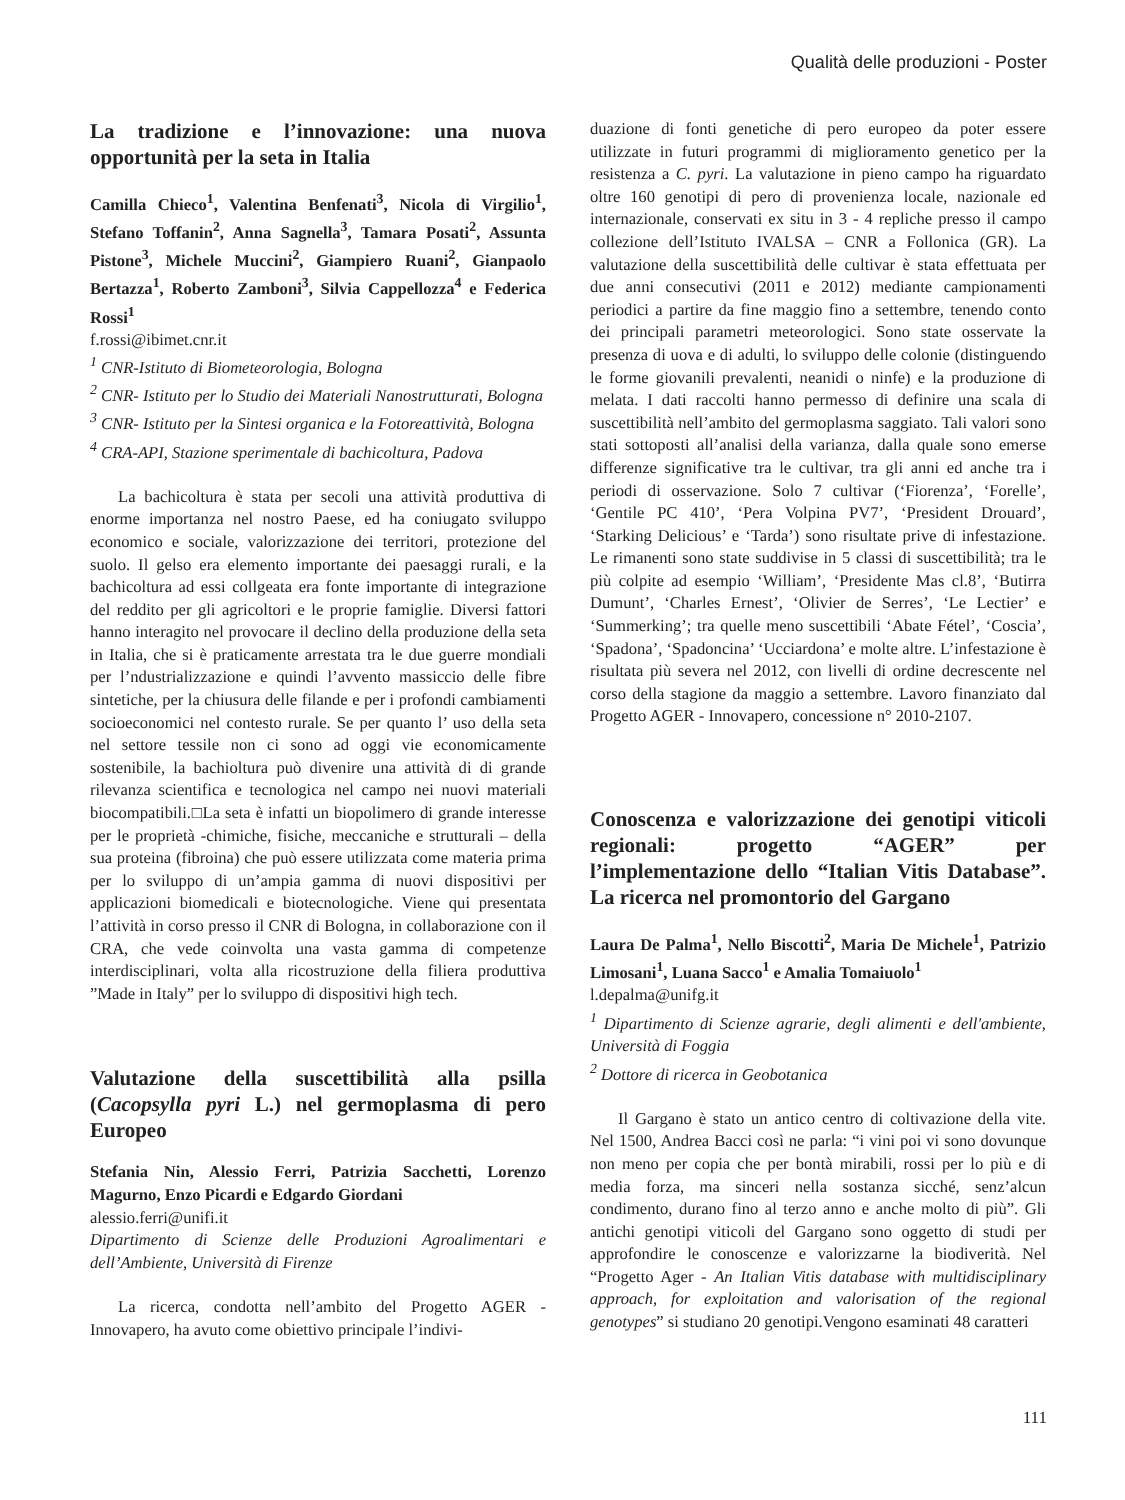Qualità delle produzioni - Poster
La tradizione e l’innovazione: una nuova opportunità per la seta in Italia
Camilla Chieco<sup>1</sup>, Valentina Benfenati<sup>3</sup>, Nicola di Virgilio<sup>1</sup>, Stefano Toffanin<sup>2</sup>, Anna Sagnella<sup>3</sup>, Tamara Posati<sup>2</sup>, Assunta Pistone<sup>3</sup>, Michele Muccini<sup>2</sup>, Giampiero Ruani<sup>2</sup>, Gianpaolo Bertazza<sup>1</sup>, Roberto Zamboni<sup>3</sup>, Silvia Cappellozza<sup>4</sup> e Federica Rossi<sup>1</sup>
f.rossi@ibimet.cnr.it
<sup>1</sup> CNR-Istituto di Biometeorologia, Bologna
<sup>2</sup> CNR- Istituto per lo Studio dei Materiali Nanostrutturati, Bologna
<sup>3</sup> CNR- Istituto per la Sintesi organica e la Fotoreattività, Bologna
<sup>4</sup> CRA-API, Stazione sperimentale di bachicoltura, Padova
La bachicoltura è stata per secoli una attività produttiva di enorme importanza nel nostro Paese, ed ha coniugato sviluppo economico e sociale, valorizzazione dei territori, protezione del suolo. Il gelso era elemento importante dei paesaggi rurali, e la bachicoltura ad essi collgeata era fonte importante di integrazione del reddito per gli agricoltori e le proprie famiglie. Diversi fattori hanno interagito nel provocare il declino della produzione della seta in Italia, che si è praticamente arrestata tra le due guerre mondiali per l’ndustrializzazione e quindi l’avvento massiccio delle fibre sintetiche, per la chiusura delle filande e per i profondi cambiamenti socioeconomici nel contesto rurale. Se per quanto l’ uso della seta nel settore tessile non ci sono ad oggi vie economicamente sostenibile, la bachioltura può divenire una attività di di grande rilevanza scientifica e tecnologica nel campo nei nuovi materiali biocompatibili.□La seta è infatti un biopolimero di grande interesse per le proprietà -chimiche, fisiche, meccaniche e strutturali – della sua proteina (fibroina) che può essere utilizzata come materia prima per lo sviluppo di un’ampia gamma di nuovi dispositivi per applicazioni biomedicali e biotecnologiche. Viene qui presentata l’attività in corso presso il CNR di Bologna, in collaborazione con il CRA, che vede coinvolta una vasta gamma di competenze interdisciplinari, volta alla ricostruzione della filiera produttiva ”Made in Italy” per lo sviluppo di dispositivi high tech.
Valutazione della suscettibilità alla psilla (Cacopsylla pyri L.) nel germoplasma di pero Europeo
Stefania Nin, Alessio Ferri, Patrizia Sacchetti, Lorenzo Magurno, Enzo Picardi e Edgardo Giordani
alessio.ferri@unifi.it
Dipartimento di Scienze delle Produzioni Agroalimentari e dell’Ambiente, Università di Firenze
La ricerca, condotta nell’ambito del Progetto AGER - Innovapero, ha avuto come obiettivo principale l’indivi-
duazione di fonti genetiche di pero europeo da poter essere utilizzate in futuri programmi di miglioramento genetico per la resistenza a C. pyri. La valutazione in pieno campo ha riguardato oltre 160 genotipi di pero di provenienza locale, nazionale ed internazionale, conservati ex situ in 3 - 4 repliche presso il campo collezione dell’Istituto IVALSA – CNR a Follonica (GR). La valutazione della suscettibilità delle cultivar è stata effettuata per due anni consecutivi (2011 e 2012) mediante campionamenti periodici a partire da fine maggio fino a settembre, tenendo conto dei principali parametri meteorologici. Sono state osservate la presenza di uova e di adulti, lo sviluppo delle colonie (distinguendo le forme giovanili prevalenti, neanidi o ninfe) e la produzione di melata. I dati raccolti hanno permesso di definire una scala di suscettibilità nell’ambito del germoplasma saggiato. Tali valori sono stati sottoposti all’analisi della varianza, dalla quale sono emerse differenze significative tra le cultivar, tra gli anni ed anche tra i periodi di osservazione. Solo 7 cultivar (‘Fiorenza’, ‘Forelle’, ‘Gentile PC 410’, ‘Pera Volpina PV7’, ‘President Drouard’, ‘Starking Delicious’ e ‘Tarda’) sono risultate prive di infestazione. Le rimanenti sono state suddivise in 5 classi di suscettibilità; tra le più colpite ad esempio ‘William’, ‘Presidente Mas cl.8’, ‘Butirra Dumunt’, ‘Charles Ernest’, ‘Olivier de Serres’, ‘Le Lectier’ e ‘Summerking’; tra quelle meno suscettibili ‘Abate Fétel’, ‘Coscia’, ‘Spadona’, ‘Spadoncina’ ‘Ucciardona’ e molte altre. L’infestazione è risultata più severa nel 2012, con livelli di ordine decrescente nel corso della stagione da maggio a settembre. Lavoro finanziato dal Progetto AGER - Innovapero, concessione n° 2010-2107.
Conoscenza e valorizzazione dei genotipi viticoli regionali: progetto “AGER” per l’implementazione dello “Italian Vitis Database”. La ricerca nel promontorio del Gargano
Laura De Palma<sup>1</sup>, Nello Biscotti<sup>2</sup>, Maria De Michele<sup>1</sup>, Patrizio Limosani<sup>1</sup>, Luana Sacco<sup>1</sup> e Amalia Tomaiuolo<sup>1</sup>
l.depalma@unifg.it
<sup>1</sup> Dipartimento di Scienze agrarie, degli alimenti e dell'ambiente, Università di Foggia
<sup>2</sup> Dottore di ricerca in Geobotanica
Il Gargano è stato un antico centro di coltivazione della vite. Nel 1500, Andrea Bacci così ne parla: “i vini poi vi sono dovunque non meno per copia che per bontà mirabili, rossi per lo più e di media forza, ma sinceri nella sostanza sicché, senz’alcun condimento, durano fino al terzo anno e anche molto di più”. Gli antichi genotipi viticoli del Gargano sono oggetto di studi per approfondire le conoscenze e valorizzarne la biodiverità. Nel “Progetto Ager - An Italian Vitis database with multidisciplinary approach, for exploitation and valorisation of the regional genotypes” si studiano 20 genotipi.Vengono esaminati 48 caratteri
111